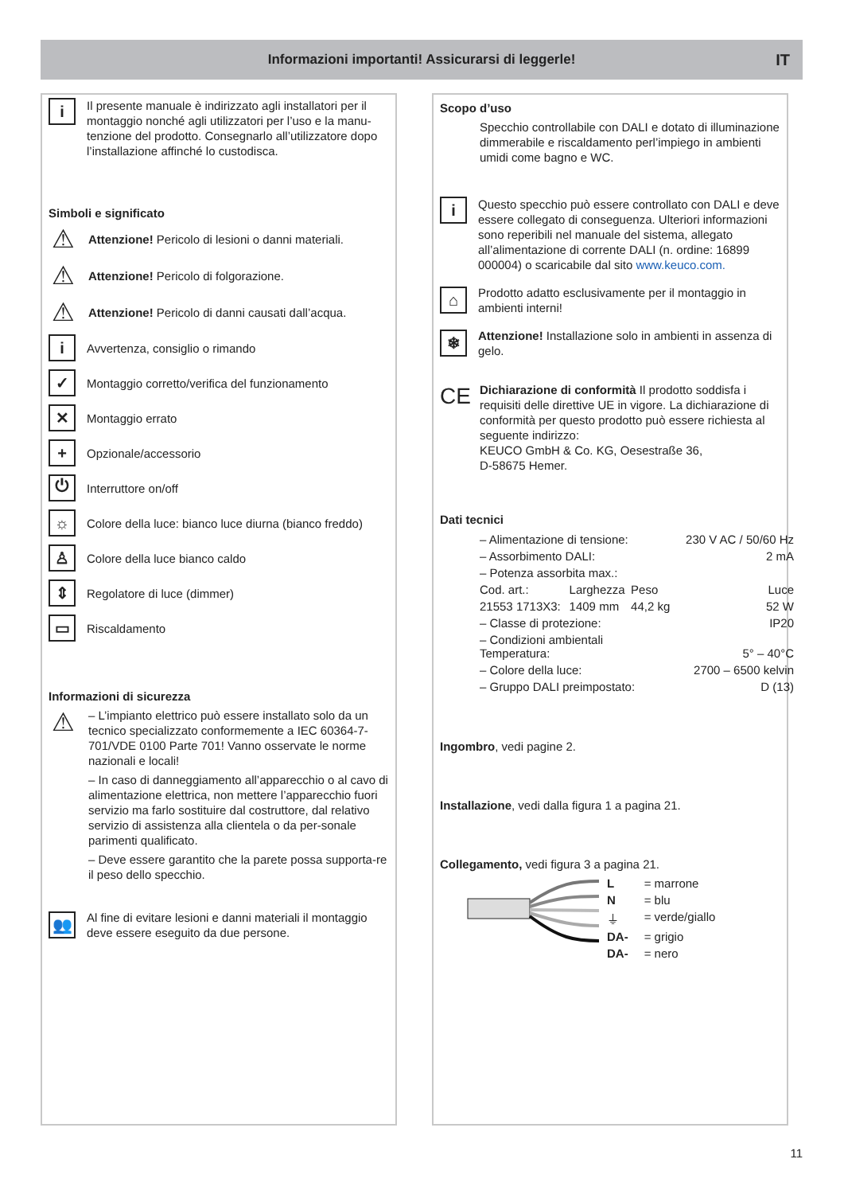Informazioni importanti! Assicurarsi di leggerle! IT
i
Il presente manuale è indirizzato agli installatori per il montaggio nonché agli utilizzatori per l’uso e la manu-tenzione del prodotto. Consegnarlo all’utilizzatore dopo l’installazione affinché lo custodisca.
Simboli e significato
⚠
Attenzione! Pericolo di lesioni o danni materiali.
⚠
Attenzione! Pericolo di folgorazione.
⚠
Attenzione! Pericolo di danni causati dall’acqua.
i
Avvertenza, consiglio o rimando
✓
Montaggio corretto/verifica del funzionamento
✕
Montaggio errato
+
Opzionale/accessorio
⏻
Interruttore on/off
☼
Colore della luce: bianco luce diurna (bianco freddo)
♙
Colore della luce bianco caldo
⇕
Regolatore di luce (dimmer)
▭
Riscaldamento
Informazioni di sicurezza
⚠
– L’impianto elettrico può essere installato solo da un tecnico specializzato conformemente a IEC 60364-7-701/VDE 0100 Parte 701! Vanno osservate le norme nazionali e locali!
– In caso di danneggiamento all’apparecchio o al cavo di alimentazione elettrica, non mettere l’apparecchio fuori servizio ma farlo sostituire dal costruttore, dal relativo servizio di assistenza alla clientela o da per-sonale parimenti qualificato.
– Deve essere garantito che la parete possa supporta-re il peso dello specchio.
👥
Al fine di evitare lesioni e danni materiali il montaggio deve essere eseguito da due persone.
Scopo d’uso
Specchio controllabile con DALI e dotato di illuminazione dimmerabile e riscaldamento perl’impiego in ambienti umidi come bagno e WC.
i
Questo specchio può essere controllato con DALI e deve essere collegato di conseguenza. Ulteriori informazioni sono reperibili nel manuale del sistema, allegato all’alimentazione di corrente DALI (n. ordine: 16899 000004) o scaricabile dal sito www.keuco.com.
⌂
Prodotto adatto esclusivamente per il montaggio in ambienti interni!
❄
Attenzione! Installazione solo in ambienti in assenza di gelo.
CE
Dichiarazione di conformità Il prodotto soddisfa i requisiti delle direttive UE in vigore. La dichiarazione di conformità per questo prodotto può essere richiesta al seguente indirizzo:
KEUCO GmbH & Co. KG, Oesestraße 36,
D-58675 Hemer.
Dati tecnici
| – Alimentazione di tensione: | | | 230 V AC / 50/60 Hz |
| – Assorbimento DALI: | | | 2 mA |
| – Potenza assorbita max.: | | | |
| Cod. art.: | Larghezza | Peso | Luce |
| 21553 1713X3: | 1409 mm | 44,2 kg | 52 W |
| – Classe di protezione: | | | IP20 |
| – Condizioni ambientali Temperatura: | | | 5° – 40°C |
| – Colore della luce: | | | 2700 – 6500 kelvin |
| – Gruppo DALI preimpostato: | | | D (13) |
Ingombro, vedi pagine 2.
Installazione, vedi dalla figura 1 a pagina 21.
Collegamento, vedi figura 3 a pagina 21.
| L | = marrone |
| N | = blu |
| ⏚ | = verde/giallo |
| DA- | = grigio |
| DA- | = nero |
11